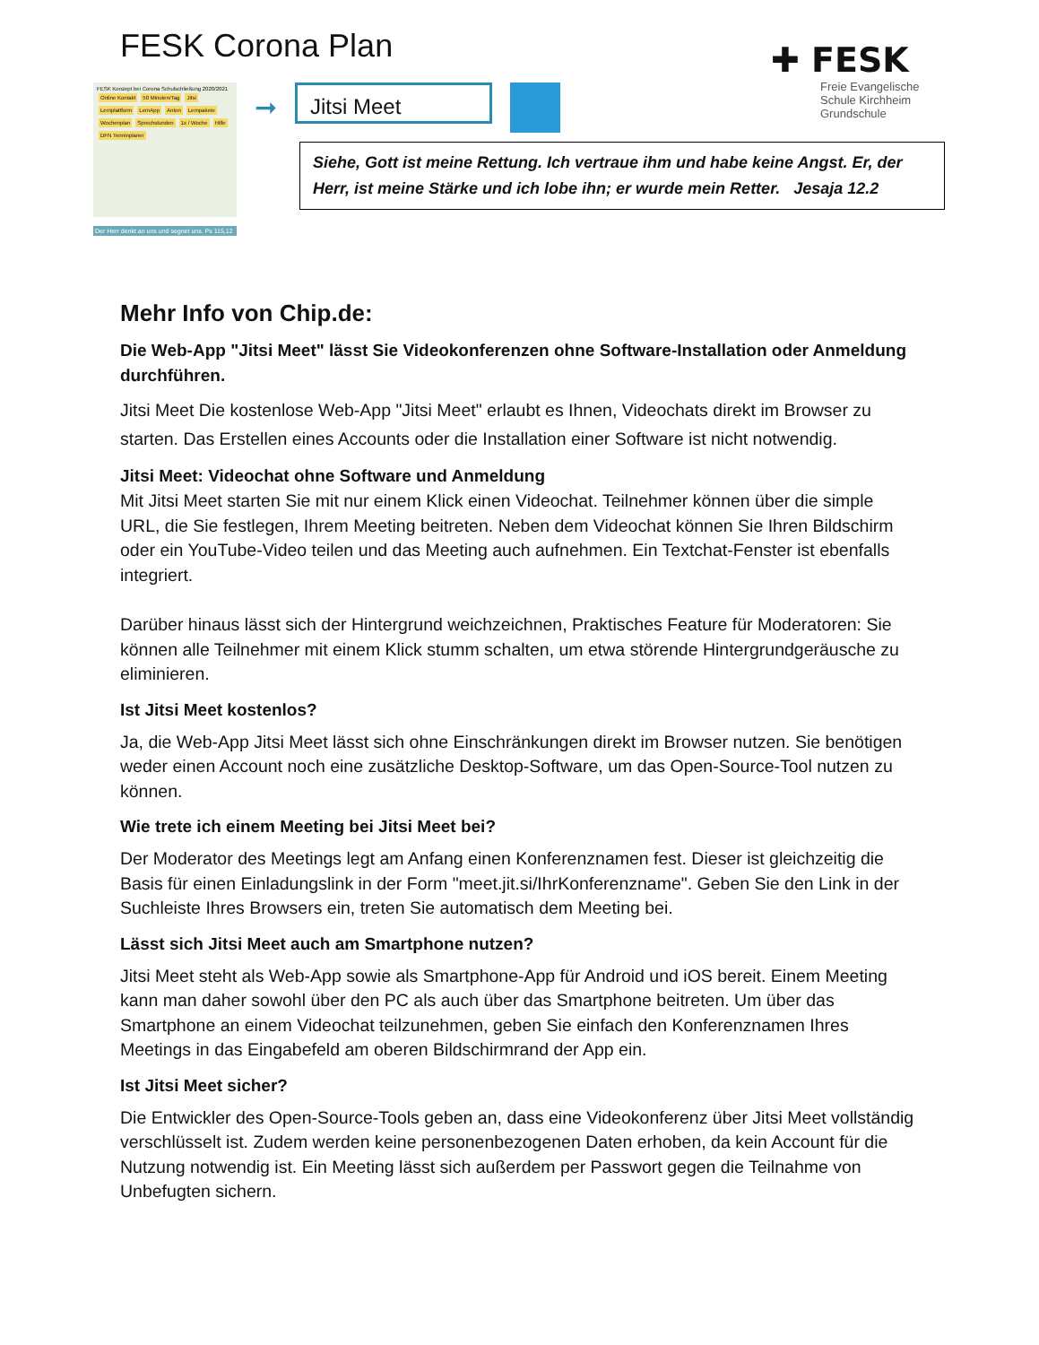FESK Corona Plan
✚ FESK
Freie Evangelische
Schule Kirchheim
Grundschule
FESK Konzept bei Corona Schulschließung 2020/2021
Online Kontakt 50 Minuten/Tag Jitsi Lernplattform LernApp Anton Lernpakete Wochenplan Sprechstunden 1x / Woche Hilfe DFN Terminplaner
Der Herr denkt an uns und segnet uns. Ps 115,12
➞
Jitsi Meet
Siehe, Gott ist meine Rettung. Ich vertraue ihm und habe keine Angst. Er, der Herr, ist meine Stärke und ich lobe ihn; er wurde mein Retter. Jesaja 12.2
Mehr Info von Chip.de:
Die Web-App "Jitsi Meet" lässt Sie Videokonferenzen ohne Software-Installation oder Anmeldung durchführen.
Jitsi Meet Die kostenlose Web-App "Jitsi Meet" erlaubt es Ihnen, Videochats direkt im Browser zu starten. Das Erstellen eines Accounts oder die Installation einer Software ist nicht notwendig.
Jitsi Meet: Videochat ohne Software und Anmeldung
Mit Jitsi Meet starten Sie mit nur einem Klick einen Videochat. Teilnehmer können über die simple URL, die Sie festlegen, Ihrem Meeting beitreten. Neben dem Videochat können Sie Ihren Bildschirm oder ein YouTube-Video teilen und das Meeting auch aufnehmen. Ein Textchat-Fenster ist ebenfalls integriert.
Darüber hinaus lässt sich der Hintergrund weichzeichnen, Praktisches Feature für Moderatoren: Sie können alle Teilnehmer mit einem Klick stumm schalten, um etwa störende Hintergrundgeräusche zu eliminieren.
Ist Jitsi Meet kostenlos?
Ja, die Web-App Jitsi Meet lässt sich ohne Einschränkungen direkt im Browser nutzen. Sie benötigen weder einen Account noch eine zusätzliche Desktop-Software, um das Open-Source-Tool nutzen zu können.
Wie trete ich einem Meeting bei Jitsi Meet bei?
Der Moderator des Meetings legt am Anfang einen Konferenznamen fest. Dieser ist gleichzeitig die Basis für einen Einladungslink in der Form "meet.jit.si/IhrKonferenzname". Geben Sie den Link in der Suchleiste Ihres Browsers ein, treten Sie automatisch dem Meeting bei.
Lässt sich Jitsi Meet auch am Smartphone nutzen?
Jitsi Meet steht als Web-App sowie als Smartphone-App für Android und iOS bereit. Einem Meeting kann man daher sowohl über den PC als auch über das Smartphone beitreten. Um über das Smartphone an einem Videochat teilzunehmen, geben Sie einfach den Konferenznamen Ihres Meetings in das Eingabefeld am oberen Bildschirmrand der App ein.
Ist Jitsi Meet sicher?
Die Entwickler des Open-Source-Tools geben an, dass eine Videokonferenz über Jitsi Meet vollständig verschlüsselt ist. Zudem werden keine personenbezogenen Daten erhoben, da kein Account für die Nutzung notwendig ist. Ein Meeting lässt sich außerdem per Passwort gegen die Teilnahme von Unbefugten sichern.